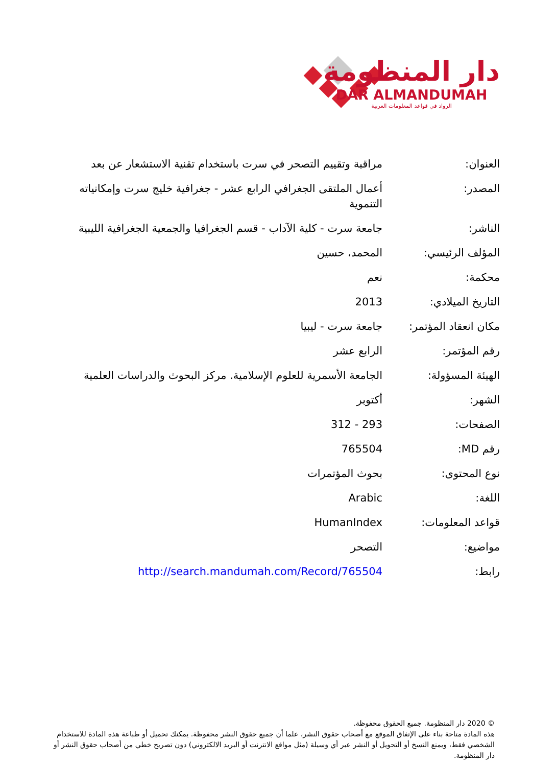دار المنظومة
DAR ALMANDUMAH
الرواد في قواعد المعلومات العربية
| العنوان: | مراقبة وتقييم التصحر في سرت باستخدام تقنية الاستشعار عن بعد |
| المصدر: | أعمال الملتقى الجغرافي الرابع عشر - جغرافية خليج سرت وإمكانياته التنموية |
| الناشر: | جامعة سرت - كلية الآداب - قسم الجغرافيا والجمعية الجغرافية الليبية |
| المؤلف الرئيسي: | المحمد، حسين |
| محكمة: | نعم |
| التاريخ الميلادي: | 2013 |
| مكان انعقاد المؤتمر: | جامعة سرت - ليبيا |
| رقم المؤتمر: | الرابع عشر |
| الهيئة المسؤولة: | الجامعة الأسمرية للعلوم الإسلامية. مركز البحوث والدراسات العلمية |
| الشهر: | أكتوبر |
| الصفحات: | 293 - 312 |
| رقم MD: | 765504 |
| نوع المحتوى: | بحوث المؤتمرات |
| اللغة: | Arabic |
| قواعد المعلومات: | HumanIndex |
| مواضيع: | التصحر |
| رابط: | http://search.mandumah.com/Record/765504 |
© 2020 دار المنظومة. جميع الحقوق محفوظة.
هذه المادة متاحة بناء على الإتفاق الموقع مع أصحاب حقوق النشر، علما أن جميع حقوق النشر محفوظة. يمكنك تحميل أو طباعة هذه المادة للاستخدام الشخصي فقط، ويمنع النسخ أو التحويل أو النشر عبر أي وسيلة (مثل مواقع الانترنت أو البريد الالكتروني) دون تصريح خطي من أصحاب حقوق النشر أو دار المنظومة.